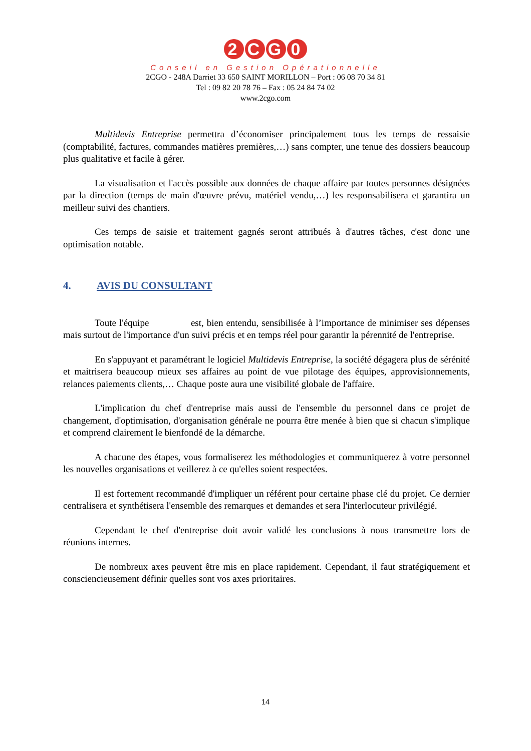2 CG 0
Conseil en Gestion Opérationnelle
2CGO - 248A Darriet 33 650 SAINT MORILLON – Port : 06 08 70 34 81
Tel : 09 82 20 78 76 – Fax : 05 24 84 74 02
www.2cgo.com
Multidevis Entreprise permettra d’économiser principalement tous les temps de ressaisie (comptabilité, factures, commandes matières premières,…) sans compter, une tenue des dossiers beaucoup plus qualitative et facile à gérer.
La visualisation et l'accès possible aux données de chaque affaire par toutes personnes désignées par la direction (temps de main d'œuvre prévu, matériel vendu,…) les responsabilisera et garantira un meilleur suivi des chantiers.
Ces temps de saisie et traitement gagnés seront attribués à d'autres tâches, c'est donc une optimisation notable.
4. AVIS DU CONSULTANT
Toute l'équipe est, bien entendu, sensibilisée à l’importance de minimiser ses dépenses mais surtout de l'importance d'un suivi précis et en temps réel pour garantir la pérennité de l'entreprise.
En s'appuyant et paramétrant le logiciel Multidevis Entreprise, la société dégagera plus de sérénité et maitrisera beaucoup mieux ses affaires au point de vue pilotage des équipes, approvisionnements, relances paiements clients,… Chaque poste aura une visibilité globale de l'affaire.
L'implication du chef d'entreprise mais aussi de l'ensemble du personnel dans ce projet de changement, d'optimisation, d'organisation générale ne pourra être menée à bien que si chacun s'implique et comprend clairement le bienfondé de la démarche.
A chacune des étapes, vous formaliserez les méthodologies et communiquerez à votre personnel les nouvelles organisations et veillerez à ce qu'elles soient respectées.
Il est fortement recommandé d'impliquer un référent pour certaine phase clé du projet. Ce dernier centralisera et synthétisera l'ensemble des remarques et demandes et sera l'interlocuteur privilégié.
Cependant le chef d'entreprise doit avoir validé les conclusions à nous transmettre lors de réunions internes.
De nombreux axes peuvent être mis en place rapidement. Cependant, il faut stratégiquement et consciencieusement définir quelles sont vos axes prioritaires.
14